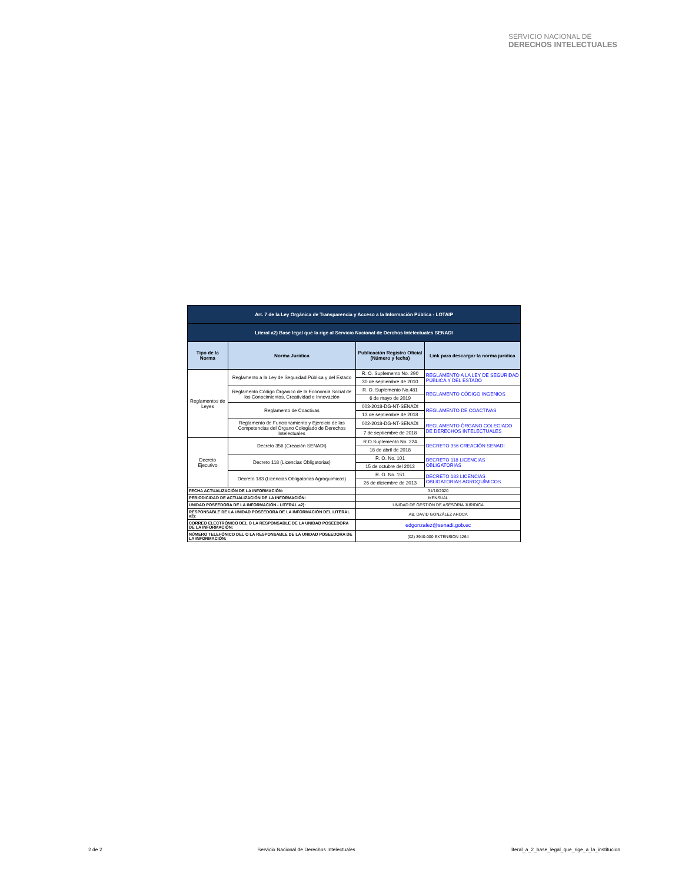SERVICIO NACIONAL DE
DERECHOS INTELECTUALES
| Art. 7 de la Ley Orgánica de Transparencia y Acceso a la Información Pública - LOTAIP | | | |
| Literal a2) Base legal que la rige al Servicio Nacional de Derchos Intelectuales SENADI | | | |
| Tipo de la Norma | Norma Jurídica | Publicación Registro Oficial (Número y fecha) | Link para descargar la norma jurídica |
| Reglamentos de Leyes | Reglamento a la Ley de Seguridad Pública y del Estado | R. O. Suplemento No. 290 | REGLAMENTO A LA LEY DE SEGURIDAD PÚBLICA Y DEL ESTADO |
| | | 30 de septiembre de 2010 | |
| | Reglamento Código Órganico de la Economía Social de los Conocimientos, Creatividad e Innovación | R. O. Suplemento No.481 | REGLAMENTO CÓDIGO INGENIOS |
| | | 6 de mayo de 2019 | |
| | Reglamento de Coactivas | 003-2018-DG-NT-SENADI | REGLAMENTO DE COACTIVAS |
| | | 13 de septiembre de 2018 | |
| | Reglamento de Funcionamiento y Ejercicio de las Competencias del Órgano Colegiado de Derechos Intelectuales | 002-2018-DG-NT-SENADI | REGLAMENTO ÓRGANO COLEGIADO DE DERECHOS INTELECTUALES |
| | | 7 de septiembre de 2018 | |
| Decreto Ejecutivo | Decreto 356 (Creación SENADI) | R.O.Suplemento No. 224 | DECRETO 356 CREACIÓN SENADI |
| | | 18 de abril de 2018 | |
| | Decreto 118 (Licencias Obligatorias) | R. O. No. 101 | DECRETO 118 LICENCIAS OBLIGATORIAS |
| | | 15 de octubre del 2013 | |
| | Decreto 183 (Licencias Obligatorias Agroquímicos) | R. O. No. 151 | DECRETO 183 LICENCIAS OBLIGATORIAS AGROQUÍMICOS |
| | | 26 de diciembre de 2013 | |
| FECHA ACTUALIZACIÓN DE LA INFORMACIÓN: | | 31/10/2020 | |
| PERIODICIDAD DE ACTUALIZACIÓN DE LA INFORMACIÓN: | | MENSUAL | |
| UNIDAD POSEEDORA DE LA INFORMACIÓN - LITERAL a2): | | UNIDAD DE GESTIÓN DE ASESORÍA JURÍDICA | |
| RESPONSABLE DE LA UNIDAD POSEEDORA DE LA INFORMACIÓN DEL LITERAL a2): | | AB. DAVID GONZÁLEZ AROCA | |
| CORREO ELECTRÓNICO DEL O LA RESPONSABLE DE LA UNIDAD POSEEDORA DE LA INFORMACIÓN: | | edgonzalez@senadi.gob.ec | |
| NÚMERO TELEFÓNICO DEL O LA RESPONSABLE DE LA UNIDAD POSEEDORA DE LA INFORMACIÓN: | | (02) 3940-000 EXTENSIÓN 1264 | |
2 de 2 Servicio Nacional de Derechos Intelectuales literal_a_2_base_legal_que_rige_a_la_institucion